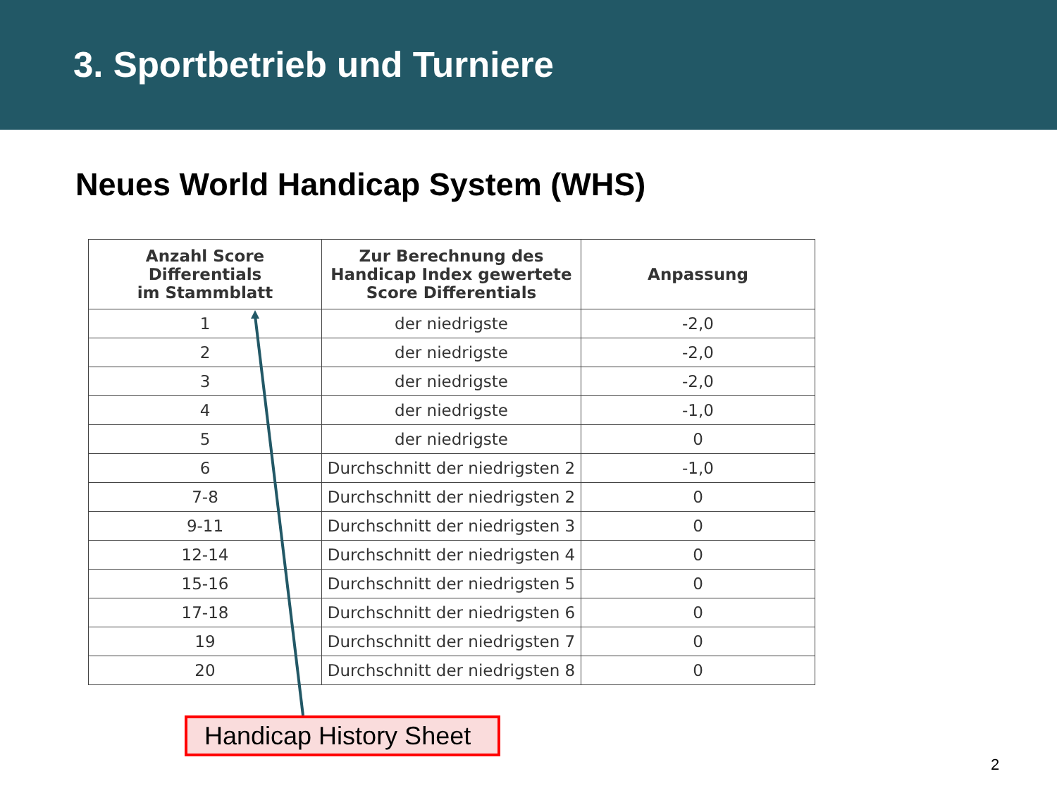3. Sportbetrieb und Turniere
Neues World Handicap System (WHS)
| Anzahl Score Differentials im Stammblatt | Zur Berechnung des Handicap Index gewertete Score Differentials | Anpassung |
| --- | --- | --- |
| 1 | der niedrigste | -2,0 |
| 2 | der niedrigste | -2,0 |
| 3 | der niedrigste | -2,0 |
| 4 | der niedrigste | -1,0 |
| 5 | der niedrigste | 0 |
| 6 | Durchschnitt der niedrigsten 2 | -1,0 |
| 7-8 | Durchschnitt der niedrigsten 2 | 0 |
| 9-11 | Durchschnitt der niedrigsten 3 | 0 |
| 12-14 | Durchschnitt der niedrigsten 4 | 0 |
| 15-16 | Durchschnitt der niedrigsten 5 | 0 |
| 17-18 | Durchschnitt der niedrigsten 6 | 0 |
| 19 | Durchschnitt der niedrigsten 7 | 0 |
| 20 | Durchschnitt der niedrigsten 8 | 0 |
Handicap History Sheet
2